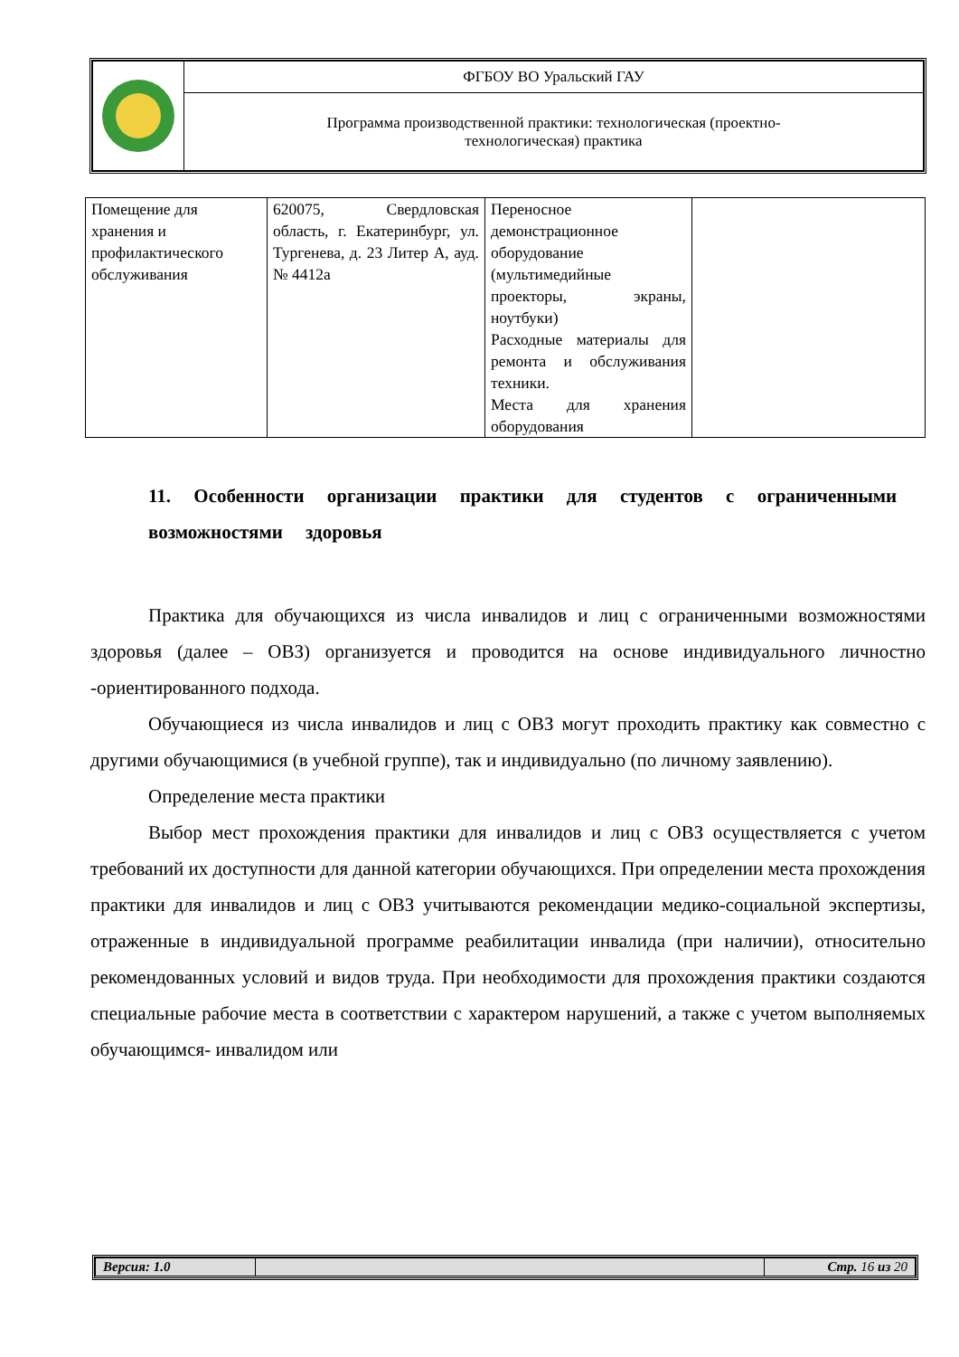| | ФГБОУ ВО Уральский ГАУ |
| | Программа производственной практики: технологическая (проектно- технологическая) практика |
| Помещение для хранения и профилактического обслуживания | 620075, Свердловская область, г. Екатеринбург, ул. Тургенева, д. 23 Литер А, ауд. № 4412а | Переносное демонстрационное оборудование (мультимедийные проекторы, экраны, ноутбуки) Расходные материалы для ремонта и обслуживания техники. Места для хранения оборудования | |
11. Особенности организации практики для студентов с ограниченными возможностями здоровья
Практика для обучающихся из числа инвалидов и лиц с ограниченными возможностями здоровья (далее – ОВЗ) организуется и проводится на основе индивидуального личностно -ориентированного подхода.
Обучающиеся из числа инвалидов и лиц с ОВЗ могут проходить практику как совместно с другими обучающимися (в учебной группе), так и индивидуально (по личному заявлению).
Определение места практики
Выбор мест прохождения практики для инвалидов и лиц с ОВЗ осуществляется с учетом требований их доступности для данной категории обучающихся. При определении места прохождения практики для инвалидов и лиц с ОВЗ учитываются рекомендации медико-социальной экспертизы, отраженные в индивидуальной программе реабилитации инвалида (при наличии), относительно рекомендованных условий и видов труда. При необходимости для прохождения практики создаются специальные рабочие места в соответствии с характером нарушений, а также с учетом выполняемых обучающимся- инвалидом или
| Версия: 1.0 | | Стр. 16 из 20 |